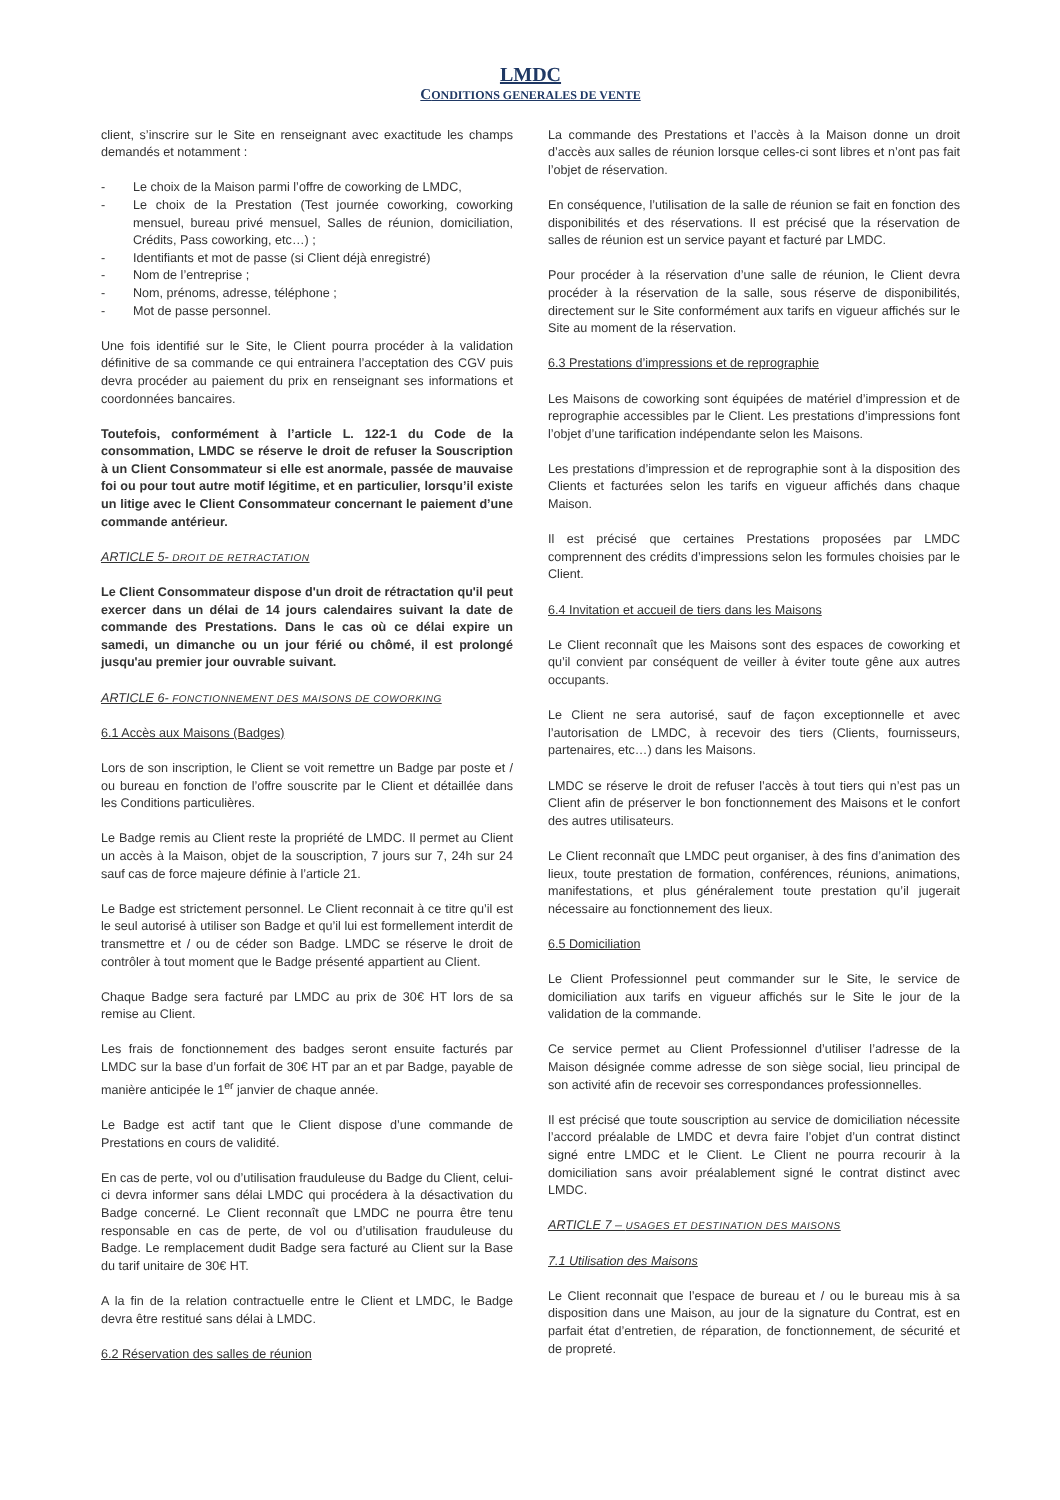LMDC
CONDITIONS GENERALES DE VENTE
client, s’inscrire sur le Site en renseignant avec exactitude les champs demandés et notamment :
- Le choix de la Maison parmi l’offre de coworking de LMDC,
- Le choix de la Prestation (Test journée coworking, coworking mensuel, bureau privé mensuel, Salles de réunion, domiciliation, Crédits, Pass coworking, etc…) ;
- Identifiants et mot de passe (si Client déjà enregistré)
- Nom de l’entreprise ;
- Nom, prénoms, adresse, téléphone ;
- Mot de passe personnel.
Une fois identifié sur le Site, le Client pourra procéder à la validation définitive de sa commande ce qui entrainera l’acceptation des CGV puis devra procéder au paiement du prix en renseignant ses informations et coordonnées bancaires.
Toutefois, conformément à l’article L. 122-1 du Code de la consommation, LMDC se réserve le droit de refuser la Souscription à un Client Consommateur si elle est anormale, passée de mauvaise foi ou pour tout autre motif légitime, et en particulier, lorsqu’il existe un litige avec le Client Consommateur concernant le paiement d’une commande antérieur.
ARTICLE 5- DROIT DE RETRACTATION
Le Client Consommateur dispose d'un droit de rétractation qu'il peut exercer dans un délai de 14 jours calendaires suivant la date de commande des Prestations. Dans le cas où ce délai expire un samedi, un dimanche ou un jour férié ou chômé, il est prolongé jusqu'au premier jour ouvrable suivant.
ARTICLE 6- FONCTIONNEMENT DES MAISONS DE COWORKING
6.1 Accès aux Maisons (Badges)
Lors de son inscription, le Client se voit remettre un Badge par poste et / ou bureau en fonction de l’offre souscrite par le Client et détaillée dans les Conditions particulières.
Le Badge remis au Client reste la propriété de LMDC. Il permet au Client un accès à la Maison, objet de la souscription, 7 jours sur 7, 24h sur 24 sauf cas de force majeure définie à l’article 21.
Le Badge est strictement personnel. Le Client reconnait à ce titre qu’il est le seul autorisé à utiliser son Badge et qu’il lui est formellement interdit de transmettre et / ou de céder son Badge. LMDC se réserve le droit de contrôler à tout moment que le Badge présenté appartient au Client.
Chaque Badge sera facturé par LMDC au prix de 30€ HT lors de sa remise au Client.
Les frais de fonctionnement des badges seront ensuite facturés par LMDC sur la base d’un forfait de 30€ HT par an et par Badge, payable de manière anticipée le 1<sup>er</sup> janvier de chaque année.
Le Badge est actif tant que le Client dispose d’une commande de Prestations en cours de validité.
En cas de perte, vol ou d’utilisation frauduleuse du Badge du Client, celui-ci devra informer sans délai LMDC qui procédera à la désactivation du Badge concerné. Le Client reconnaît que LMDC ne pourra être tenu responsable en cas de perte, de vol ou d’utilisation frauduleuse du Badge. Le remplacement dudit Badge sera facturé au Client sur la Base du tarif unitaire de 30€ HT.
A la fin de la relation contractuelle entre le Client et LMDC, le Badge devra être restitué sans délai à LMDC.
6.2 Réservation des salles de réunion
La commande des Prestations et l’accès à la Maison donne un droit d’accès aux salles de réunion lorsque celles-ci sont libres et n’ont pas fait l’objet de réservation.
En conséquence, l’utilisation de la salle de réunion se fait en fonction des disponibilités et des réservations. Il est précisé que la réservation de salles de réunion est un service payant et facturé par LMDC.
Pour procéder à la réservation d’une salle de réunion, le Client devra procéder à la réservation de la salle, sous réserve de disponibilités, directement sur le Site conformément aux tarifs en vigueur affichés sur le Site au moment de la réservation.
6.3 Prestations d’impressions et de reprographie
Les Maisons de coworking sont équipées de matériel d’impression et de reprographie accessibles par le Client. Les prestations d’impressions font l’objet d’une tarification indépendante selon les Maisons.
Les prestations d’impression et de reprographie sont à la disposition des Clients et facturées selon les tarifs en vigueur affichés dans chaque Maison.
Il est précisé que certaines Prestations proposées par LMDC comprennent des crédits d’impressions selon les formules choisies par le Client.
6.4 Invitation et accueil de tiers dans les Maisons
Le Client reconnaît que les Maisons sont des espaces de coworking et qu’il convient par conséquent de veiller à éviter toute gêne aux autres occupants.
Le Client ne sera autorisé, sauf de façon exceptionnelle et avec l’autorisation de LMDC, à recevoir des tiers (Clients, fournisseurs, partenaires, etc…) dans les Maisons.
LMDC se réserve le droit de refuser l’accès à tout tiers qui n’est pas un Client afin de préserver le bon fonctionnement des Maisons et le confort des autres utilisateurs.
Le Client reconnaît que LMDC peut organiser, à des fins d’animation des lieux, toute prestation de formation, conférences, réunions, animations, manifestations, et plus généralement toute prestation qu’il jugerait nécessaire au fonctionnement des lieux.
6.5 Domiciliation
Le Client Professionnel peut commander sur le Site, le service de domiciliation aux tarifs en vigueur affichés sur le Site le jour de la validation de la commande.
Ce service permet au Client Professionnel d’utiliser l’adresse de la Maison désignée comme adresse de son siège social, lieu principal de son activité afin de recevoir ses correspondances professionnelles.
Il est précisé que toute souscription au service de domiciliation nécessite l’accord préalable de LMDC et devra faire l’objet d’un contrat distinct signé entre LMDC et le Client. Le Client ne pourra recourir à la domiciliation sans avoir préalablement signé le contrat distinct avec LMDC.
ARTICLE 7 – USAGES ET DESTINATION DES MAISONS
7.1 Utilisation des Maisons
Le Client reconnait que l’espace de bureau et / ou le bureau mis à sa disposition dans une Maison, au jour de la signature du Contrat, est en parfait état d’entretien, de réparation, de fonctionnement, de sécurité et de propreté.